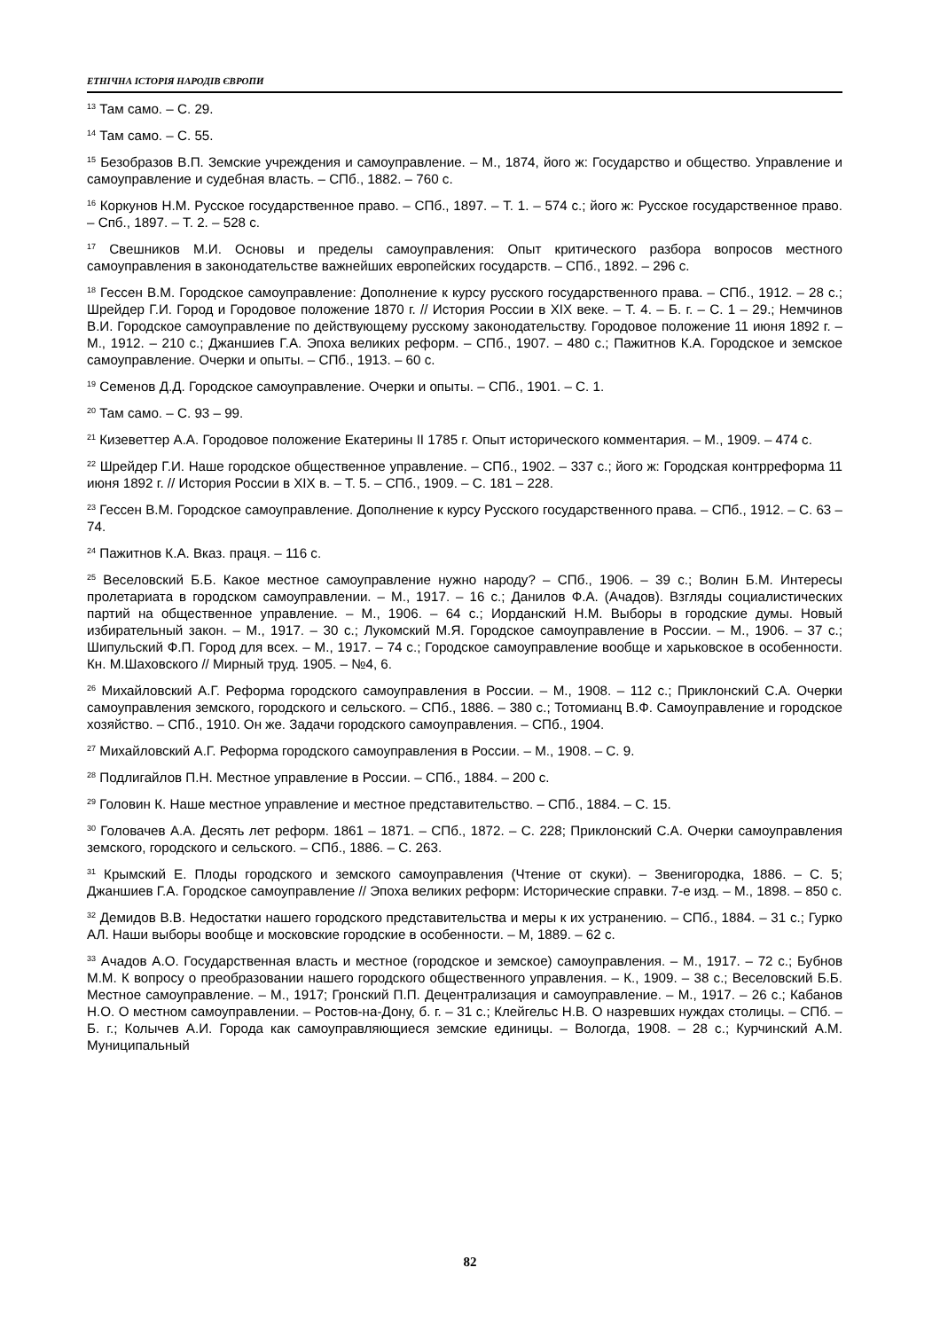ЕТНІЧНА ІСТОРІЯ НАРОДІВ ЄВРОПИ
<sup>13</sup> Там само. – С. 29.
<sup>14</sup> Там само. – С. 55.
<sup>15</sup> Безобразов В.П. Земские учреждения и самоуправление. – М., 1874, його ж: Государство и общество. Управление и самоуправление и судебная власть. – СПб., 1882. – 760 с.
<sup>16</sup> Коркунов Н.М. Русское государственное право. – СПб., 1897. – Т. 1. – 574 с.; його ж: Русское государственное право. – Спб., 1897. – Т. 2. – 528 с.
<sup>17</sup> Свешников М.И. Основы и пределы самоуправления: Опыт критического разбора вопросов местного самоуправления в законодательстве важнейших европейских государств. – СПб., 1892. – 296 с.
<sup>18</sup> Гессен В.М. Городское самоуправление: Дополнение к курсу русского государственного права. – СПб., 1912. – 28 с.; Шрейдер Г.И. Город и Городовое положение 1870 г. // История России в XIX веке. – Т. 4. – Б. г. – С. 1 – 29.; Немчинов В.И. Городское самоуправление по действующему русскому законодательству. Городовое положение 11 июня 1892 г. – М., 1912. – 210 с.; Джаншиев Г.А. Эпоха великих реформ. – СПб., 1907. – 480 с.; Пажитнов К.А. Городское и земское самоуправление. Очерки и опыты. – СПб., 1913. – 60 с.
<sup>19</sup> Семенов Д.Д. Городское самоуправление. Очерки и опыты. – СПб., 1901. – С. 1.
<sup>20</sup> Там само. – С. 93 – 99.
<sup>21</sup> Кизеветтер А.А. Городовое положение Екатерины II 1785 г. Опыт исторического комментария. – М., 1909. – 474 с.
<sup>22</sup> Шрейдер Г.И. Наше городское общественное управление. – СПб., 1902. – 337 с.; його ж: Городская контрреформа 11 июня 1892 г. // История России в XIX в. – Т. 5. – СПб., 1909. – С. 181 – 228.
<sup>23</sup> Гессен В.М. Городское самоуправление. Дополнение к курсу Русского государственного права. – СПб., 1912. – С. 63 – 74.
<sup>24</sup> Пажитнов К.А. Вказ. праця. – 116 с.
<sup>25</sup> Веселовский Б.Б. Какое местное самоуправление нужно народу? – СПб., 1906. – 39 с.; Волин Б.М. Интересы пролетариата в городском самоуправлении. – М., 1917. – 16 с.; Данилов Ф.А. (Ачадов). Взгляды социалистических партий на общественное управление. – М., 1906. – 64 с.; Иорданский Н.М. Выборы в городские думы. Новый избирательный закон. – М., 1917. – 30 с.; Лукомский М.Я. Городское самоуправление в России. – М., 1906. – 37 с.; Шипульский Ф.П. Город для всех. – М., 1917. – 74 с.; Городское самоуправление вообще и харьковское в особенности. Кн. М.Шаховского // Мирный труд. 1905. – №4, 6.
<sup>26</sup> Михайловский А.Г. Реформа городского самоуправления в России. – М., 1908. – 112 с.; Приклонский С.А. Очерки самоуправления земского, городского и сельского. – СПб., 1886. – 380 с.; Тотомианц В.Ф. Самоуправление и городское хозяйство. – СПб., 1910. Он же. Задачи городского самоуправления. – СПб., 1904.
<sup>27</sup> Михайловский А.Г. Реформа городского самоуправления в России. – М., 1908. – С. 9.
<sup>28</sup> Подлигайлов П.Н. Местное управление в России. – СПб., 1884. – 200 с.
<sup>29</sup> Головин К. Наше местное управление и местное представительство. – СПб., 1884. – С. 15.
<sup>30</sup> Головачев А.А. Десять лет реформ. 1861 – 1871. – СПб., 1872. – С. 228; Приклонский С.А. Очерки самоуправления земского, городского и сельского. – СПб., 1886. – С. 263.
<sup>31</sup> Крымский Е. Плоды городского и земского самоуправления (Чтение от скуки). – Звенигородка, 1886. – С. 5; Джаншиев Г.А. Городское самоуправление // Эпоха великих реформ: Исторические справки. 7-е изд. – М., 1898. – 850 с.
<sup>32</sup> Демидов В.В. Недостатки нашего городского представительства и меры к их устранению. – СПб., 1884. – 31 с.; Гурко АЛ. Наши выборы вообще и московские городские в особенности. – М, 1889. – 62 с.
<sup>33</sup> Ачадов А.О. Государственная власть и местное (городское и земское) самоуправления. – М., 1917. – 72 с.; Бубнов М.М. К вопросу о преобразовании нашего городского общественного управления. – К., 1909. – 38 с.; Веселовский Б.Б. Местное самоуправление. – М., 1917; Гронский П.П. Децентрализация и самоуправление. – М., 1917. – 26 с.; Кабанов Н.О. О местном самоуправлении. – Ростов-на-Дону, б. г. – 31 с.; Клейгельс Н.В. О назревших нуждах столицы. – СПб. – Б. г.; Колычев А.И. Города как самоуправляющиеся земские единицы. – Вологда, 1908. – 28 с.; Курчинский А.М. Муниципальный
82